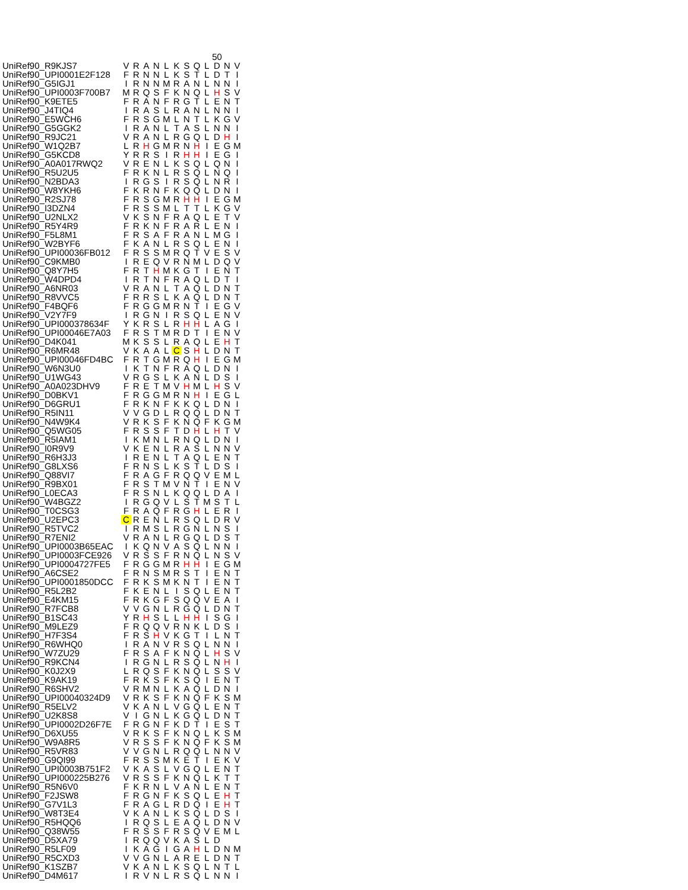| | | | | | | | | | | 50 | | |
| UniRef90_R9KJS7 | V | R | A | N | L | K | S | Q | L | D | N | V |
| UniRef90_UPI0001E2F128 | F | R | N | N | L | K | S | T | L | D | T | I |
| UniRef90_G5IGJ1 | I | R | N | N | M | R | A | N | L | N | N | I |
| UniRef90_UPI0003F700B7 | M | R | Q | S | F | K | N | Q | L | H | S | V |
| UniRef90_K9ETE5 | F | R | A | N | F | R | G | T | L | E | N | T |
| UniRef90_J4TIQ4 | I | R | A | S | L | R | A | N | L | N | N | I |
| UniRef90_E5WCH6 | F | R | S | G | M | L | N | T | L | K | G | V |
| UniRef90_G5GGK2 | I | R | A | N | L | T | A | S | L | N | N | I |
| UniRef90_R9JC21 | V | R | A | N | L | R | G | Q | L | D | H | I |
| UniRef90_W1Q2B7 | L | R | H | G | M | R | N | H | I | E | G | M |
| UniRef90_G5KCD8 | Y | R | R | S | I | R | H | H | I | E | G | I |
| UniRef90_A0A017RWQ2 | V | R | E | N | L | K | S | Q | L | Q | N | I |
| UniRef90_R5U2U5 | F | R | K | N | L | R | S | Q | L | N | Q | I |
| UniRef90_N2BDA3 | I | R | G | S | I | R | S | Q | L | N | R | I |
| UniRef90_W8YKH6 | F | K | R | N | F | K | Q | Q | L | D | N | I |
| UniRef90_R2SJ78 | F | R | S | G | M | R | H | H | I | E | G | M |
| UniRef90_I3DZN4 | F | R | S | S | M | L | T | T | L | K | G | V |
| UniRef90_U2NLX2 | V | K | S | N | F | R | A | Q | L | E | T | V |
| UniRef90_R5Y4R9 | F | R | K | N | F | R | A | R | L | E | N | I |
| UniRef90_F5L8M1 | F | R | S | A | F | R | A | N | L | M | G | I |
| UniRef90_W2BYF6 | F | K | A | N | L | R | S | Q | L | E | N | I |
| UniRef90_UPI00036FB012 | F | R | S | S | M | R | Q | T | V | E | S | V |
| UniRef90_C9KMB0 | I | R | E | Q | V | R | N | M | L | D | Q | V |
| UniRef90_Q8Y7H5 | F | R | T | H | M | K | G | T | I | E | N | T |
| UniRef90_W4DPD4 | I | R | T | N | F | R | A | Q | L | D | T | I |
| UniRef90_A6NR03 | V | R | A | N | L | T | A | Q | L | D | N | T |
| UniRef90_R8VVC5 | F | R | R | S | L | K | A | Q | L | D | N | T |
| UniRef90_F4BQF6 | F | R | G | G | M | R | N | T | I | E | G | V |
| UniRef90_V2Y7F9 | I | R | G | N | I | R | S | Q | L | E | N | V |
| UniRef90_UPI000378634F | Y | K | R | S | L | R | H | H | L | A | G | I |
| UniRef90_UPI00046E7A03 | F | R | S | T | M | R | D | T | I | E | N | V |
| UniRef90_D4K041 | M | K | S | S | L | R | A | Q | L | E | H | T |
| UniRef90_R6MR48 | V | K | A | A | L | C | S | H | L | D | N | T |
| UniRef90_UPI00046FD4BC | F | R | T | G | M | R | Q | H | I | E | G | M |
| UniRef90_W6N3U0 | I | K | T | N | F | R | A | Q | L | D | N | I |
| UniRef90_U1WG43 | V | R | G | S | L | K | A | N | L | D | S | I |
| UniRef90_A0A023DHV9 | F | R | E | T | M | V | H | M | L | H | S | V |
| UniRef90_D0BKV1 | F | R | G | G | M | R | N | H | I | E | G | L |
| UniRef90_D6GRU1 | F | R | K | N | F | K | K | Q | L | D | N | I |
| UniRef90_R5IN11 | V | V | G | D | L | R | Q | Q | L | D | N | T |
| UniRef90_N4W9K4 | V | R | K | S | F | K | N | Q | F | K | G | M |
| UniRef90_Q5WG05 | F | R | S | S | F | T | D | H | L | H | T | V |
| UniRef90_R5IAM1 | I | K | M | N | L | R | N | Q | L | D | N | I |
| UniRef90_I0R9V9 | V | K | E | N | L | R | A | S | L | N | N | V |
| UniRef90_R6H3J3 | I | R | E | N | L | T | A | Q | L | E | N | T |
| UniRef90_G8LXS6 | F | R | N | S | L | K | S | T | L | D | S | I |
| UniRef90_Q88VI7 | F | R | A | G | F | R | Q | Q | V | E | M | L |
| UniRef90_R9BX01 | F | R | S | T | M | V | N | T | I | E | N | V |
| UniRef90_L0ECA3 | F | R | S | N | L | K | Q | Q | L | D | A | I |
| UniRef90_W4BGZ2 | I | R | G | Q | V | L | S | T | M | S | T | L |
| UniRef90_T0CSG3 | F | R | A | Q | F | R | G | H | L | E | R | I |
| UniRef90_U2EPC3 | C | R | E | N | L | R | S | Q | L | D | R | V |
| UniRef90_R5TVC2 | I | R | M | S | L | R | G | N | L | N | S | I |
| UniRef90_R7ENI2 | V | R | A | N | L | R | G | Q | L | D | S | T |
| UniRef90_UPI0003B65EAC | I | K | Q | N | V | A | S | Q | L | N | N | I |
| UniRef90_UPI0003FCE926 | V | R | S | S | F | R | N | Q | L | N | S | V |
| UniRef90_UPI0004727FE5 | F | R | G | G | M | R | H | H | I | E | G | M |
| UniRef90_A6CSE2 | F | R | N | S | M | R | S | T | I | E | N | T |
| UniRef90_UPI0001850DCC | F | R | K | S | M | K | N | T | I | E | N | T |
| UniRef90_R5L2B2 | F | K | E | N | L | I | S | Q | L | E | N | T |
| UniRef90_E4KM15 | F | R | K | G | F | S | Q | Q | V | E | A | I |
| UniRef90_R7FCB8 | V | V | G | N | L | R | G | Q | L | D | N | T |
| UniRef90_B1SC43 | Y | R | H | S | L | L | H | H | I | S | G | I |
| UniRef90_M9LEZ9 | F | R | Q | Q | V | R | N | K | L | D | S | I |
| UniRef90_H7F3S4 | F | R | S | H | V | K | G | T | I | L | N | T |
| UniRef90_R6WHQ0 | I | R | A | N | V | R | S | Q | L | N | N | I |
| UniRef90_W7ZU29 | F | R | S | A | F | K | N | Q | L | H | S | V |
| UniRef90_R9KCN4 | I | R | G | N | L | R | S | Q | L | N | H | I |
| UniRef90_K0J2X9 | L | R | Q | S | F | K | N | Q | L | S | S | V |
| UniRef90_K9AK19 | F | R | K | S | F | K | S | Q | I | E | N | T |
| UniRef90_R6SHV2 | V | R | M | N | L | K | A | Q | L | D | N | I |
| UniRef90_UPI00040324D9 | V | R | K | S | F | K | N | Q | F | K | S | M |
| UniRef90_R5ELV2 | V | K | A | N | L | V | G | Q | L | E | N | T |
| UniRef90_U2K8S8 | V | I | G | N | L | K | G | Q | L | D | N | T |
| UniRef90_UPI0002D26F7E | F | R | G | N | F | K | D | T | I | E | S | T |
| UniRef90_D6XU55 | V | R | K | S | F | K | N | Q | L | K | S | M |
| UniRef90_W9A8R5 | V | R | S | S | F | K | N | Q | F | K | S | M |
| UniRef90_R5VR83 | V | V | G | N | L | R | Q | Q | L | N | N | V |
| UniRef90_G9QI99 | F | R | S | S | M | K | E | T | I | E | K | V |
| UniRef90_UPI0003B751F2 | V | K | A | S | L | V | G | Q | L | E | N | T |
| UniRef90_UPI000225B276 | V | R | S | S | F | K | N | Q | L | K | T | T |
| UniRef90_R5N6V0 | F | K | R | N | L | V | A | N | L | E | N | T |
| UniRef90_F2JSW8 | F | R | G | N | F | K | S | Q | L | E | H | T |
| UniRef90_G7V1L3 | F | R | A | G | L | R | D | Q | I | E | H | T |
| UniRef90_W8T3E4 | V | K | A | N | L | K | S | Q | L | D | S | I |
| UniRef90_R5HQQ6 | I | R | Q | S | L | E | A | Q | L | D | N | V |
| UniRef90_Q38W55 | F | R | S | S | F | R | S | Q | V | E | M | L |
| UniRef90_D5XA79 | I | R | Q | Q | V | K | A | S | L | D | | |
| UniRef90_R5LF09 | I | K | A | G | I | G | A | H | L | D | N | M |
| UniRef90_R5CXD3 | V | V | G | N | L | A | R | E | L | D | N | T |
| UniRef90_K1SZB7 | V | K | A | N | L | K | S | Q | L | N | T | L |
| UniRef90_D4M617 | I | R | V | N | L | R | S | Q | L | N | N | I |